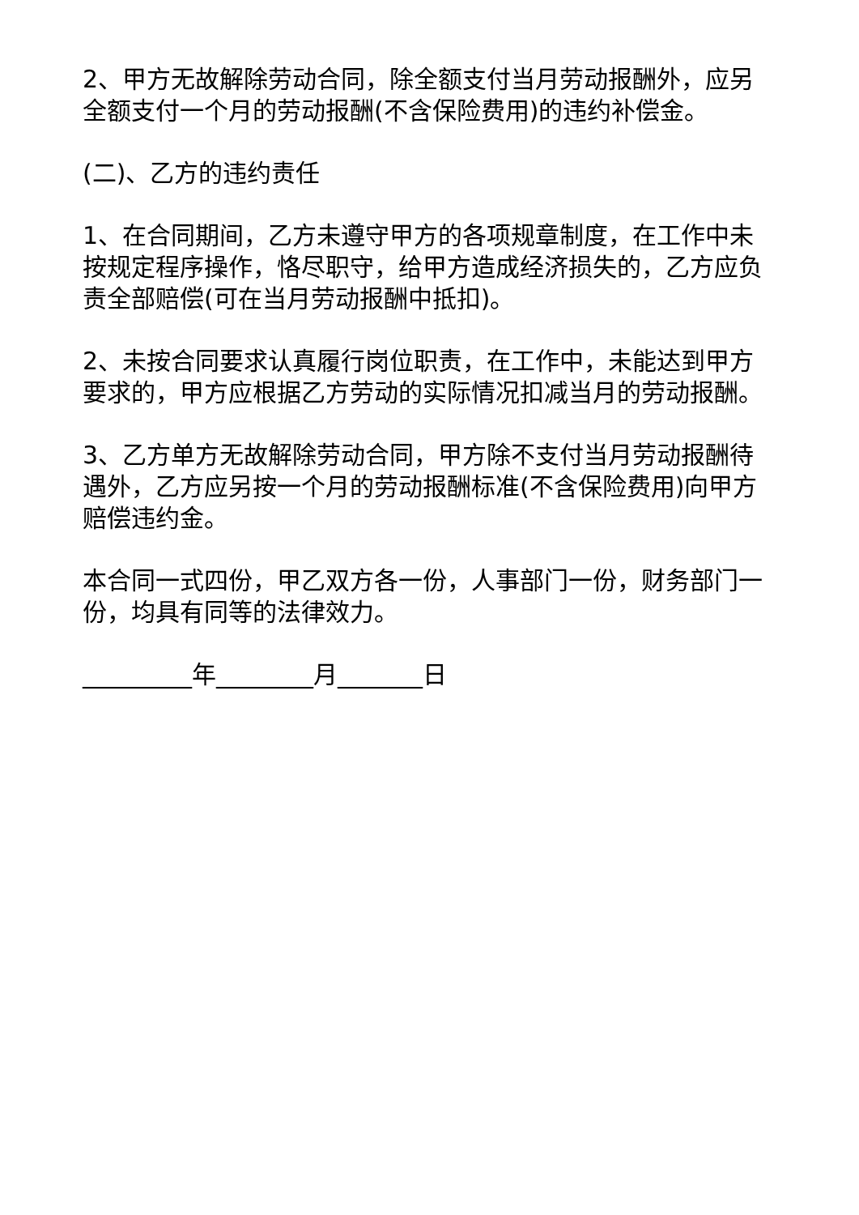2、甲方无故解除劳动合同，除全额支付当月劳动报酬外，应另全额支付一个月的劳动报酬(不含保险费用)的违约补偿金。
(二)、乙方的违约责任
1、在合同期间，乙方未遵守甲方的各项规章制度，在工作中未按规定程序操作，恪尽职守，给甲方造成经济损失的，乙方应负责全部赔偿(可在当月劳动报酬中抵扣)。
2、未按合同要求认真履行岗位职责，在工作中，未能达到甲方要求的，甲方应根据乙方劳动的实际情况扣减当月的劳动报酬。
3、乙方单方无故解除劳动合同，甲方除不支付当月劳动报酬待遇外，乙方应另按一个月的劳动报酬标准(不含保险费用)向甲方赔偿违约金。
本合同一式四份，甲乙双方各一份，人事部门一份，财务部门一份，均具有同等的法律效力。
_________年________月_______日